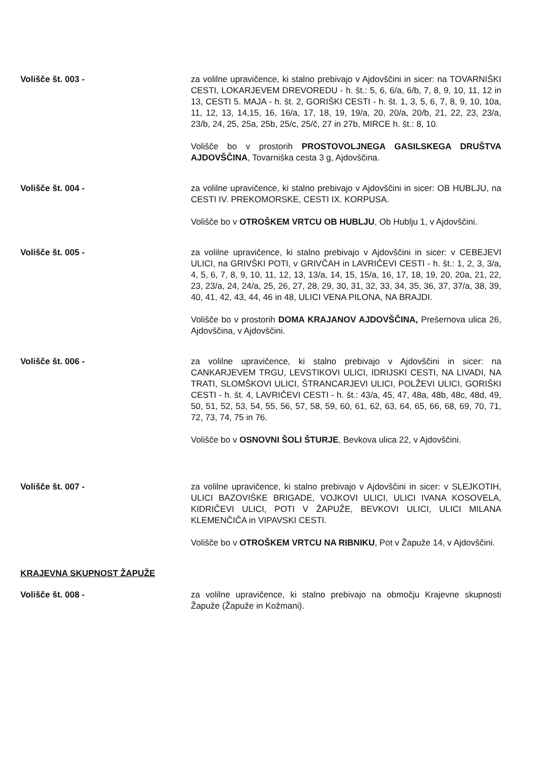Volišče št. 003 - za volilne upravičence, ki stalno prebivajo v Ajdovščini in sicer: na TOVARNIŠKI CESTI, LOKARJEVEM DREVOREDU - h. št.: 5, 6, 6/a, 6/b, 7, 8, 9, 10, 11, 12 in 13, CESTI 5. MAJA - h. št. 2, GORIŠKI CESTI - h. št. 1, 3, 5, 6, 7, 8, 9, 10, 10a, 11, 12, 13, 14,15, 16, 16/a, 17, 18, 19, 19/a, 20, 20/a, 20/b, 21, 22, 23, 23/a, 23/b, 24, 25, 25a, 25b, 25/c, 25/č, 27 in 27b, MIRCE h. št.: 8, 10.
Volišče bo v prostorih PROSTOVOLJNEGA GASILSKEGA DRUŠTVA AJDOVŠČINA, Tovarniška cesta 3 g, Ajdovščina.
Volišče št. 004 - za volilne upravičence, ki stalno prebivajo v Ajdovščini in sicer: OB HUBLJU, na CESTI IV. PREKOMORSKE, CESTI IX. KORPUSA.
Volišče bo v OTROŠKEM VRTCU OB HUBLJU, Ob Hublju 1, v Ajdovščini.
Volišče št. 005 - za volilne upravičence, ki stalno prebivajo v Ajdovščini in sicer: v CEBEJEVI ULICI, na GRIVŠKI POTI, v GRIVČAH in LAVRIČEVI CESTI - h. št.: 1, 2, 3, 3/a, 4, 5, 6, 7, 8, 9, 10, 11, 12, 13, 13/a, 14, 15, 15/a, 16, 17, 18, 19, 20, 20a, 21, 22, 23, 23/a, 24, 24/a, 25, 26, 27, 28, 29, 30, 31, 32, 33, 34, 35, 36, 37, 37/a, 38, 39, 40, 41, 42, 43, 44, 46 in 48, ULICI VENA PILONA, NA BRAJDI.
Volišče bo v prostorih DOMA KRAJANOV AJDOVŠČINA, Prešernova ulica 26, Ajdovščina, v Ajdovščini.
Volišče št. 006 - za volilne upravičence, ki stalno prebivajo v Ajdovščini in sicer: na CANKARJEVEM TRGU, LEVSTIKOVI ULICI, IDRIJSKI CESTI, NA LIVADI, NA TRATI, SLOMŠKOVI ULICI, ŠTRANCARJEVI ULICI, POLŽEVI ULICI, GORIŠKI CESTI - h. št. 4, LAVRIČEVI CESTI - h. št.: 43/a, 45, 47, 48a, 48b, 48c, 48d, 49, 50, 51, 52, 53, 54, 55, 56, 57, 58, 59, 60, 61, 62, 63, 64, 65, 66, 68, 69, 70, 71, 72, 73, 74, 75 in 76.
Volišče bo v OSNOVNI ŠOLI ŠTURJE, Bevkova ulica 22, v Ajdovščini.
Volišče št. 007 - za volilne upravičence, ki stalno prebivajo v Ajdovščini in sicer: v SLEJKOTIH, ULICI BAZOVIŠKE BRIGADE, VOJKOVI ULICI, ULICI IVANA KOSOVELA, KIDRIČEVI ULICI, POTI V ŽAPUŽE, BEVKOVI ULICI, ULICI MILANA KLEMENČIČA in VIPAVSKI CESTI.
Volišče bo v OTROŠKEM VRTCU NA RIBNIKU, Pot v Žapuže 14, v Ajdovščini.
KRAJEVNA SKUPNOST ŽAPUŽE
Volišče št. 008 - za volilne upravičence, ki stalno prebivajo na območju Krajevne skupnosti Žapuže (Žapuže in Kožmani).